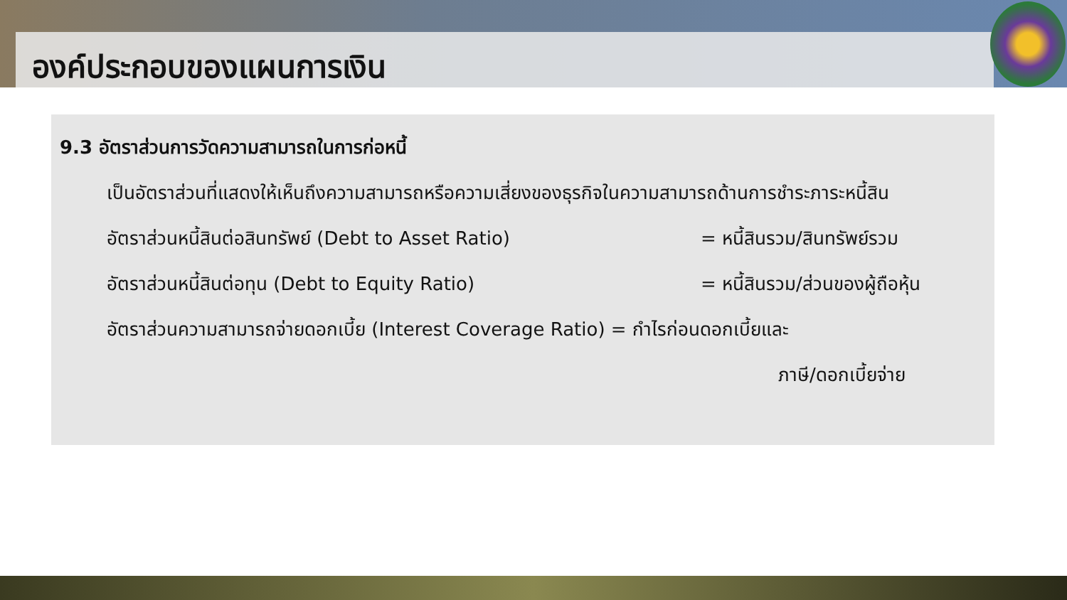องค์ประกอบของแผนการเงิน
9.3 อัตราส่วนการวัดความสามารถในการก่อหนี้
เป็นอัตราส่วนที่แสดงให้เห็นถึงความสามารถหรือความเสี่ยงของธุรกิจในความสามารถด้านการชำระภาระหนี้สิน
อัตราส่วนหนี้สินต่อสินทรัพย์ (Debt to Asset Ratio) = หนี้สินรวม/สินทรัพย์รวม
อัตราส่วนหนี้สินต่อทุน (Debt to Equity Ratio) = หนี้สินรวม/ส่วนของผู้ถือหุ้น
อัตราส่วนความสามารถจ่ายดอกเบี้ย (Interest Coverage Ratio) = กำไรก่อนดอกเบี้ยและ
ภาษี/ดอกเบี้ยจ่าย